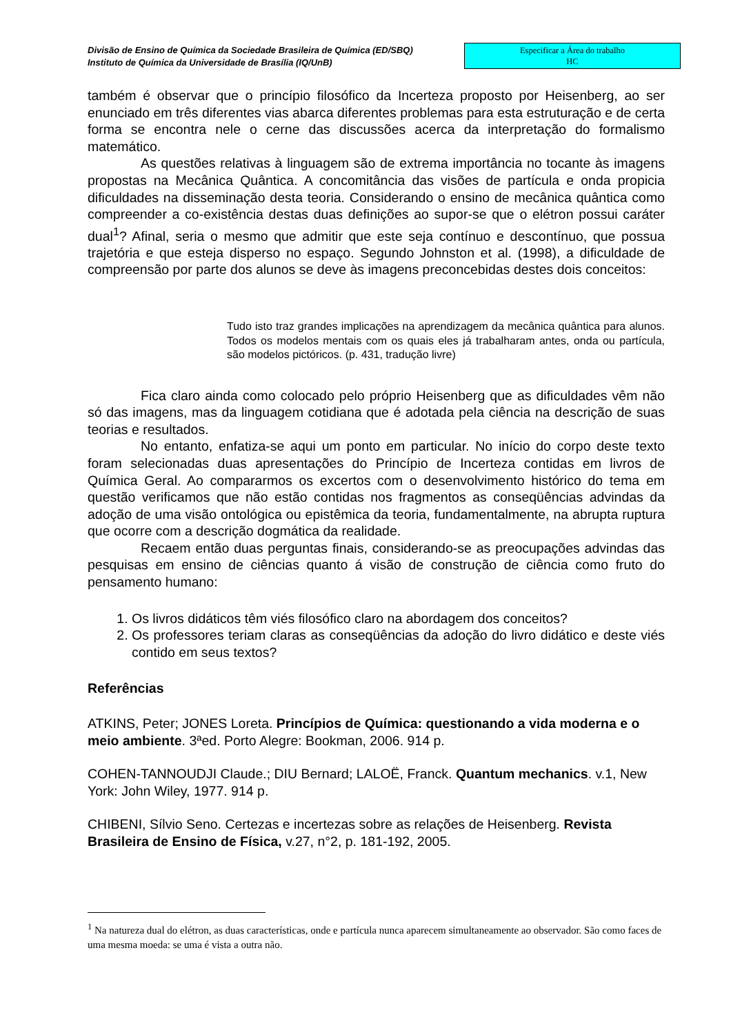Divisão de Ensino de Química da Sociedade Brasileira de Química (ED/SBQ)
Instituto de Química da Universidade de Brasília (IQ/UnB)
Especificar a Área do trabalho
HC
também é observar que o princípio filosófico da Incerteza proposto por Heisenberg, ao ser enunciado em três diferentes vias abarca diferentes problemas para esta estruturação e de certa forma se encontra nele o cerne das discussões acerca da interpretação do formalismo matemático.
As questões relativas à linguagem são de extrema importância no tocante às imagens propostas na Mecânica Quântica. A concomitância das visões de partícula e onda propicia dificuldades na disseminação desta teoria. Considerando o ensino de mecânica quântica como compreender a co-existência destas duas definições ao supor-se que o elétron possui caráter dual<sup>1</sup>? Afinal, seria o mesmo que admitir que este seja contínuo e descontínuo, que possua trajetória e que esteja disperso no espaço. Segundo Johnston et al. (1998), a dificuldade de compreensão por parte dos alunos se deve às imagens preconcebidas destes dois conceitos:
Tudo isto traz grandes implicações na aprendizagem da mecânica quântica para alunos. Todos os modelos mentais com os quais eles já trabalharam antes, onda ou partícula, são modelos pictóricos. (p. 431, tradução livre)
Fica claro ainda como colocado pelo próprio Heisenberg que as dificuldades vêm não só das imagens, mas da linguagem cotidiana que é adotada pela ciência na descrição de suas teorias e resultados.
No entanto, enfatiza-se aqui um ponto em particular. No início do corpo deste texto foram selecionadas duas apresentações do Princípio de Incerteza contidas em livros de Química Geral. Ao compararmos os excertos com o desenvolvimento histórico do tema em questão verificamos que não estão contidas nos fragmentos as conseqüências advindas da adoção de uma visão ontológica ou epistêmica da teoria, fundamentalmente, na abrupta ruptura que ocorre com a descrição dogmática da realidade.
Recaem então duas perguntas finais, considerando-se as preocupações advindas das pesquisas em ensino de ciências quanto á visão de construção de ciência como fruto do pensamento humano:
1. Os livros didáticos têm viés filosófico claro na abordagem dos conceitos?
2. Os professores teriam claras as conseqüências da adoção do livro didático e deste viés contido em seus textos?
Referências
ATKINS, Peter; JONES Loreta. Princípios de Química: questionando a vida moderna e o meio ambiente. 3ªed. Porto Alegre: Bookman, 2006. 914 p.
COHEN-TANNOUDJI Claude.; DIU Bernard; LALOË, Franck. Quantum mechanics. v.1, New York: John Wiley, 1977. 914 p.
CHIBENI, Sílvio Seno. Certezas e incertezas sobre as relações de Heisenberg. Revista Brasileira de Ensino de Física, v.27, n°2, p. 181-192, 2005.
<sup>1</sup> Na natureza dual do elétron, as duas características, onde e partícula nunca aparecem simultaneamente ao observador. São como faces de uma mesma moeda: se uma é vista a outra não.